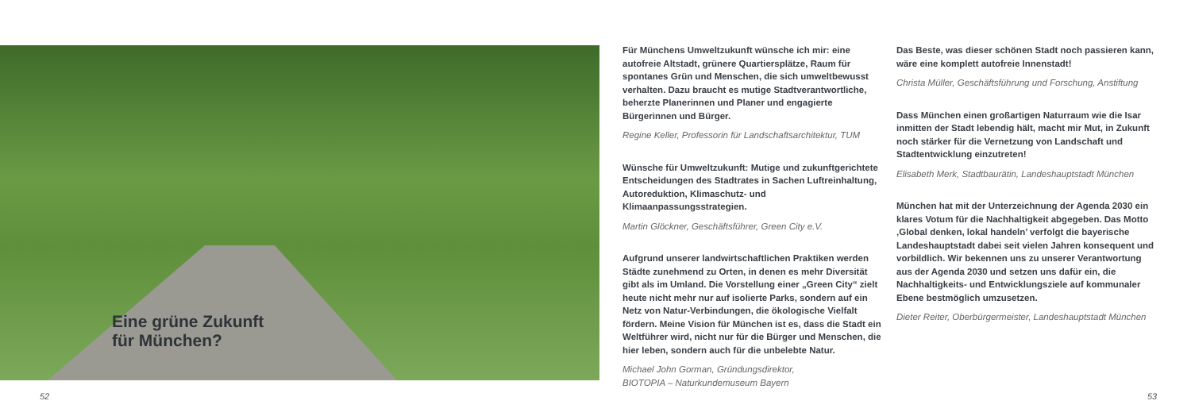Eine grüne Zukunft
für München?
Für Münchens Umweltzukunft wünsche ich mir: eine autofreie Altstadt, grünere Quartiersplätze, Raum für spontanes Grün und Menschen, die sich umweltbewusst verhalten. Dazu braucht es mutige Stadtverantwortliche, beherzte Planerinnen und Planer und engagierte Bürgerinnen und Bürger.
Regine Keller, Professorin für Landschaftsarchitektur, TUM
Wünsche für Umweltzukunft: Mutige und zukunftgerichtete Entscheidungen des Stadtrates in Sachen Luftreinhaltung, Autoreduktion, Klimaschutz- und Klimaanpassungsstrategien.
Martin Glöckner, Geschäftsführer, Green City e.V.
Aufgrund unserer landwirtschaftlichen Praktiken werden Städte zunehmend zu Orten, in denen es mehr Diversität gibt als im Umland. Die Vorstellung einer „Green City“ zielt heute nicht mehr nur auf isolierte Parks, sondern auf ein Netz von Natur-Verbindungen, die ökologische Vielfalt fördern. Meine Vision für München ist es, dass die Stadt ein Weltführer wird, nicht nur für die Bürger und Menschen, die hier leben, sondern auch für die unbelebte Natur.
Michael John Gorman, Gründungsdirektor,
BIOTOPIA – Naturkundemuseum Bayern
Das Beste, was dieser schönen Stadt noch passieren kann, wäre eine komplett autofreie Innenstadt!
Christa Müller, Geschäftsführung und Forschung, Anstiftung
Dass München einen großartigen Naturraum wie die Isar inmitten der Stadt lebendig hält, macht mir Mut, in Zukunft noch stärker für die Vernetzung von Landschaft und Stadtentwicklung einzutreten!
Elisabeth Merk, Stadtbaurätin, Landeshauptstadt München
München hat mit der Unterzeichnung der Agenda 2030 ein klares Votum für die Nachhaltigkeit abgegeben. Das Motto ‚Global denken, lokal handeln’ verfolgt die bayerische Landeshauptstadt dabei seit vielen Jahren konsequent und vorbildlich. Wir bekennen uns zu unserer Verantwortung aus der Agenda 2030 und setzen uns dafür ein, die Nachhaltigkeits- und Entwicklungsziele auf kommunaler Ebene bestmöglich umzusetzen.
Dieter Reiter, Oberbürgermeister, Landeshauptstadt München
52 53